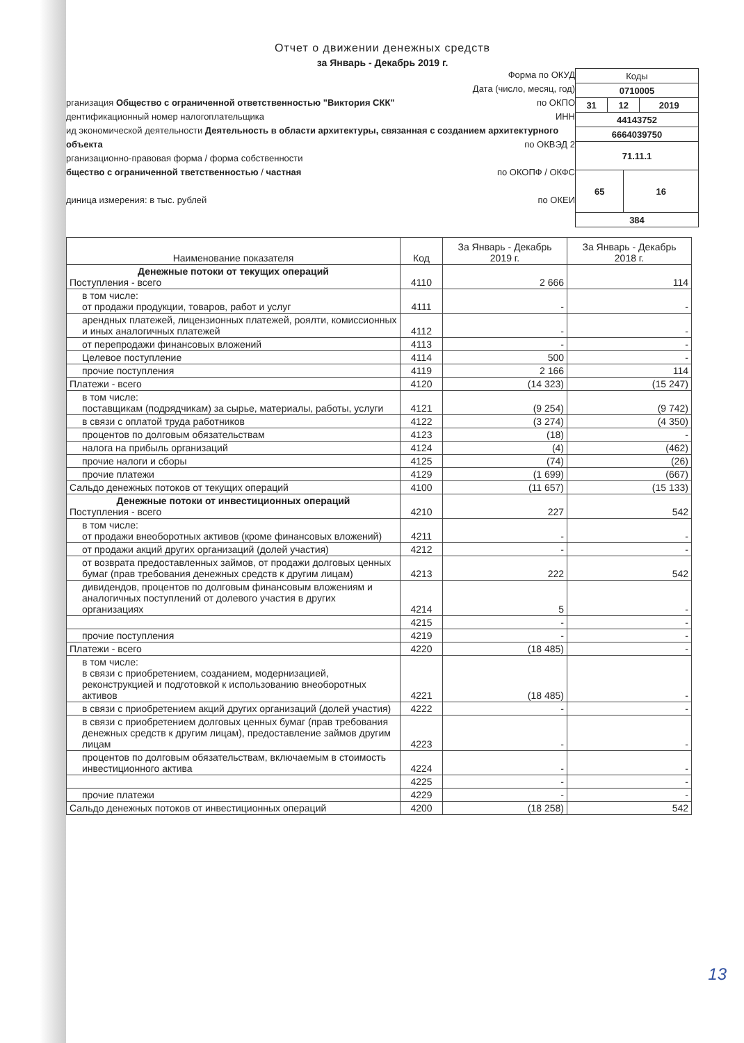Отчет о движении денежных средств
за Январь - Декабрь 2019 г.
Форма по ОКУД
Дата (число, месяц, год)
рганизация Общество с ограниченной ответственностью "Виктория СКК" по ОКПО
дентификационный номер налогоплательщика ИНН
ид экономической деятельности Деятельность в области архитектуры, связанная с созданием архитектурного объекта по ОКВЭД 2
рганизационно-правовая форма / форма собственности
бщество с ограниченной тветственностью / частная по ОКОПФ / ОКФС
диница измерения: в тыс. рублей по ОКЕИ
| Коды | | | |
| 0710005 | | | |
| 31 | 12 | | 2019 |
| 44143752 | | | |
| 6664039750 | | | |
| 71.11.1 | | | |
| 65 | | 16 | |
| 384 | | | |
| Наименование показателя | Код | За Январь - Декабрь 2019 г. | За Январь - Декабрь 2018 г. |
| --- | --- | --- | --- |
| Денежные потоки от текущих операций Поступления - всего | 4110 | 2 666 | 114 |
| в том числе: от продажи продукции, товаров, работ и услуг | 4111 | - | - |
| арендных платежей, лицензионных платежей, роялти, комиссионных и иных аналогичных платежей | 4112 | - | - |
| от перепродажи финансовых вложений | 4113 | - | - |
| Целевое поступление | 4114 | 500 | - |
| прочие поступления | 4119 | 2 166 | 114 |
| Платежи - всего | 4120 | (14 323) | (15 247) |
| в том числе: поставщикам (подрядчикам) за сырье, материалы, работы, услуги | 4121 | (9 254) | (9 742) |
| в связи с оплатой труда работников | 4122 | (3 274) | (4 350) |
| процентов по долговым обязательствам | 4123 | (18) | - |
| налога на прибыль организаций | 4124 | (4) | (462) |
| прочие налоги и сборы | 4125 | (74) | (26) |
| прочие платежи | 4129 | (1 699) | (667) |
| Сальдо денежных потоков от текущих операций | 4100 | (11 657) | (15 133) |
| Денежные потоки от инвестиционных операций Поступления - всего | 4210 | 227 | 542 |
| в том числе: от продажи внеоборотных активов (кроме финансовых вложений) | 4211 | - | - |
| от продажи акций других организаций (долей участия) | 4212 | - | - |
| от возврата предоставленных займов, от продажи долговых ценных бумаг (прав требования денежных средств к другим лицам) | 4213 | 222 | 542 |
| дивидендов, процентов по долговым финансовым вложениям и аналогичных поступлений от долевого участия в других организациях | 4214 | 5 | - |
| | 4215 | - | - |
| прочие поступления | 4219 | - | - |
| Платежи - всего | 4220 | (18 485) | - |
| в том числе: в связи с приобретением, созданием, модернизацией, реконструкцией и подготовкой к использованию внеоборотных активов | 4221 | (18 485) | - |
| в связи с приобретением акций других организаций (долей участия) | 4222 | - | - |
| в связи с приобретением долговых ценных бумаг (прав требования денежных средств к другим лицам), предоставление займов другим лицам | 4223 | - | - |
| процентов по долговым обязательствам, включаемым в стоимость инвестиционного актива | 4224 | - | - |
| | 4225 | - | - |
| прочие платежи | 4229 | - | - |
| Сальдо денежных потоков от инвестиционных операций | 4200 | (18 258) | 542 |
13